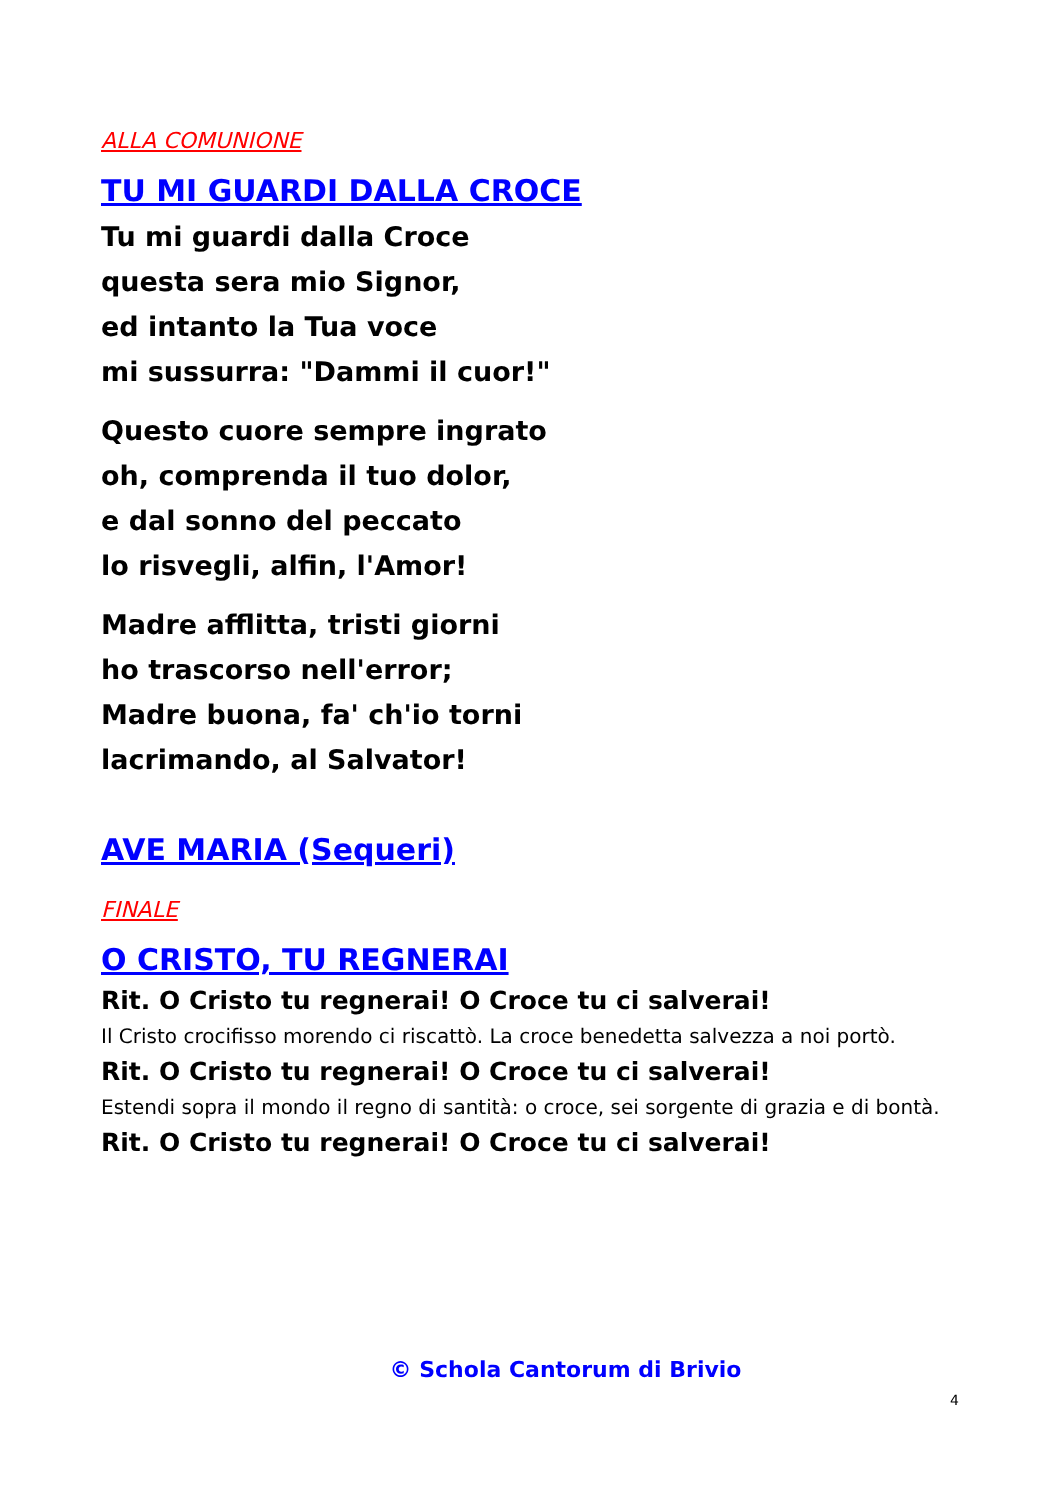ALLA COMUNIONE
TU MI GUARDI DALLA CROCE
Tu mi guardi dalla Croce
questa sera mio Signor,
ed intanto la Tua voce
mi sussurra: "Dammi il cuor!"
Questo cuore sempre ingrato
oh, comprenda il tuo dolor,
e dal sonno del peccato
lo risvegli, alfin, l'Amor!
Madre afflitta, tristi giorni
ho trascorso nell'error;
Madre buona, fa' ch'io torni
lacrimando, al Salvator!
AVE MARIA (Sequeri)
FINALE
O CRISTO, TU REGNERAI
Rit. O Cristo tu regnerai! O Croce tu ci salverai!
Il Cristo crocifisso morendo ci riscattò. La croce benedetta salvezza a noi portò.
Rit. O Cristo tu regnerai! O Croce tu ci salverai!
Estendi sopra il mondo il regno di santità: o croce, sei sorgente di grazia e di bontà.
Rit. O Cristo tu regnerai! O Croce tu ci salverai!
© Schola Cantorum di Brivio
4